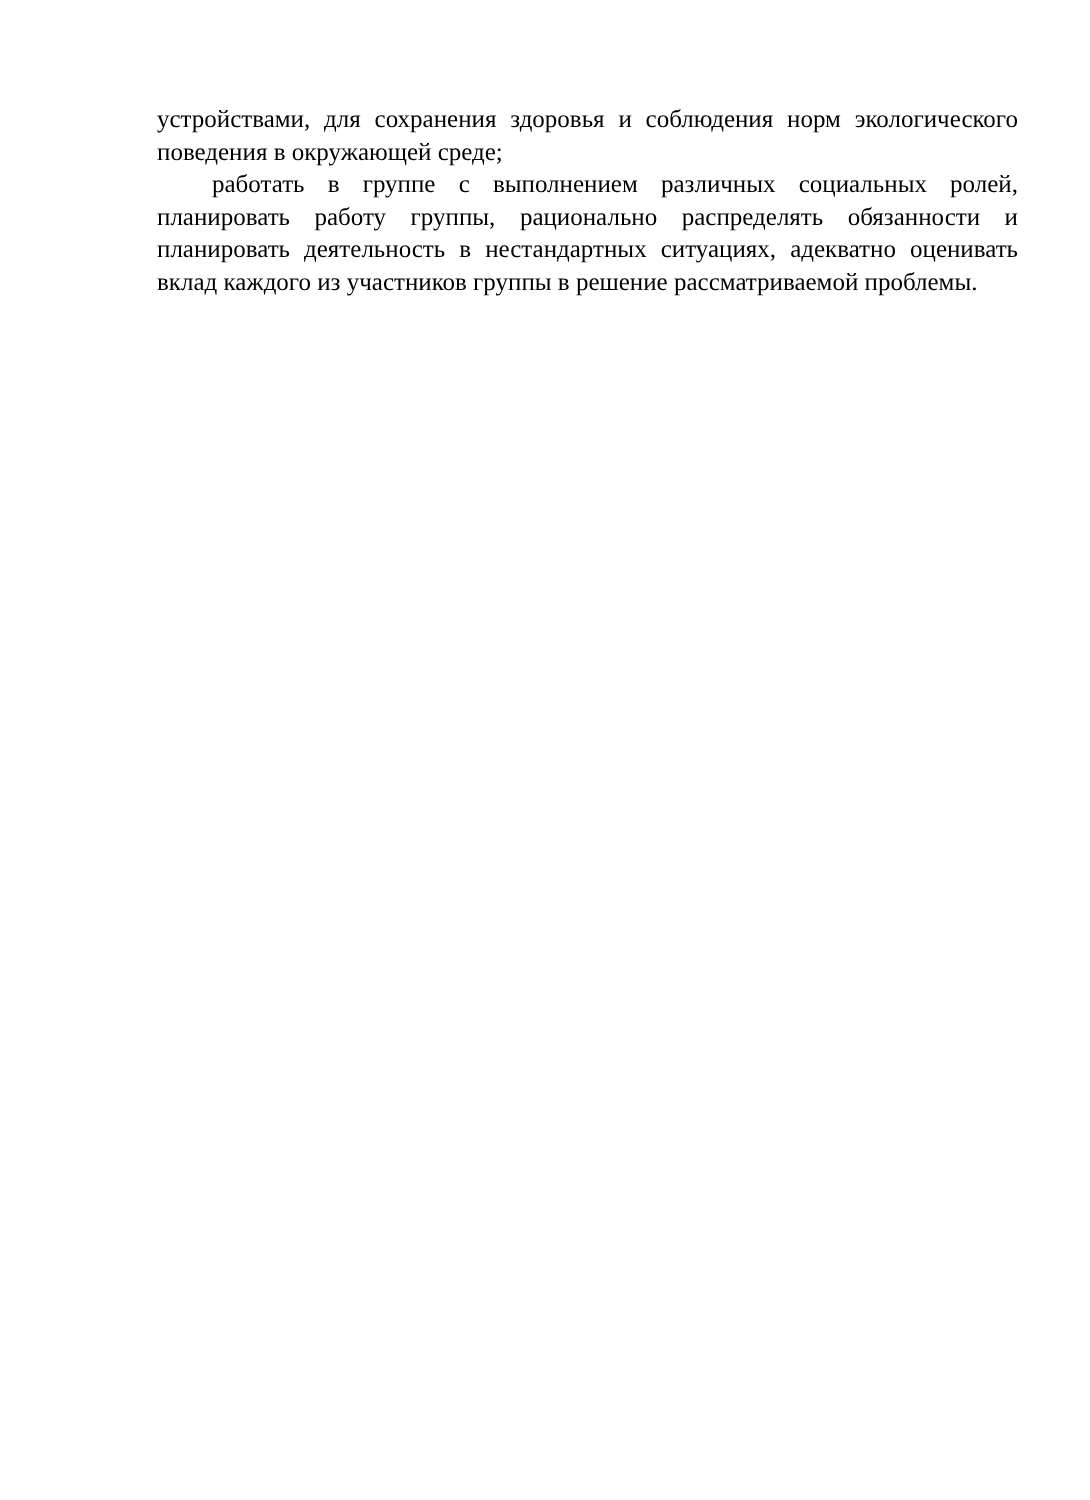устройствами, для сохранения здоровья и соблюдения норм экологического поведения в окружающей среде;
работать в группе с выполнением различных социальных ролей, планировать работу группы, рационально распределять обязанности и планировать деятельность в нестандартных ситуациях, адекватно оценивать вклад каждого из участников группы в решение рассматриваемой проблемы.